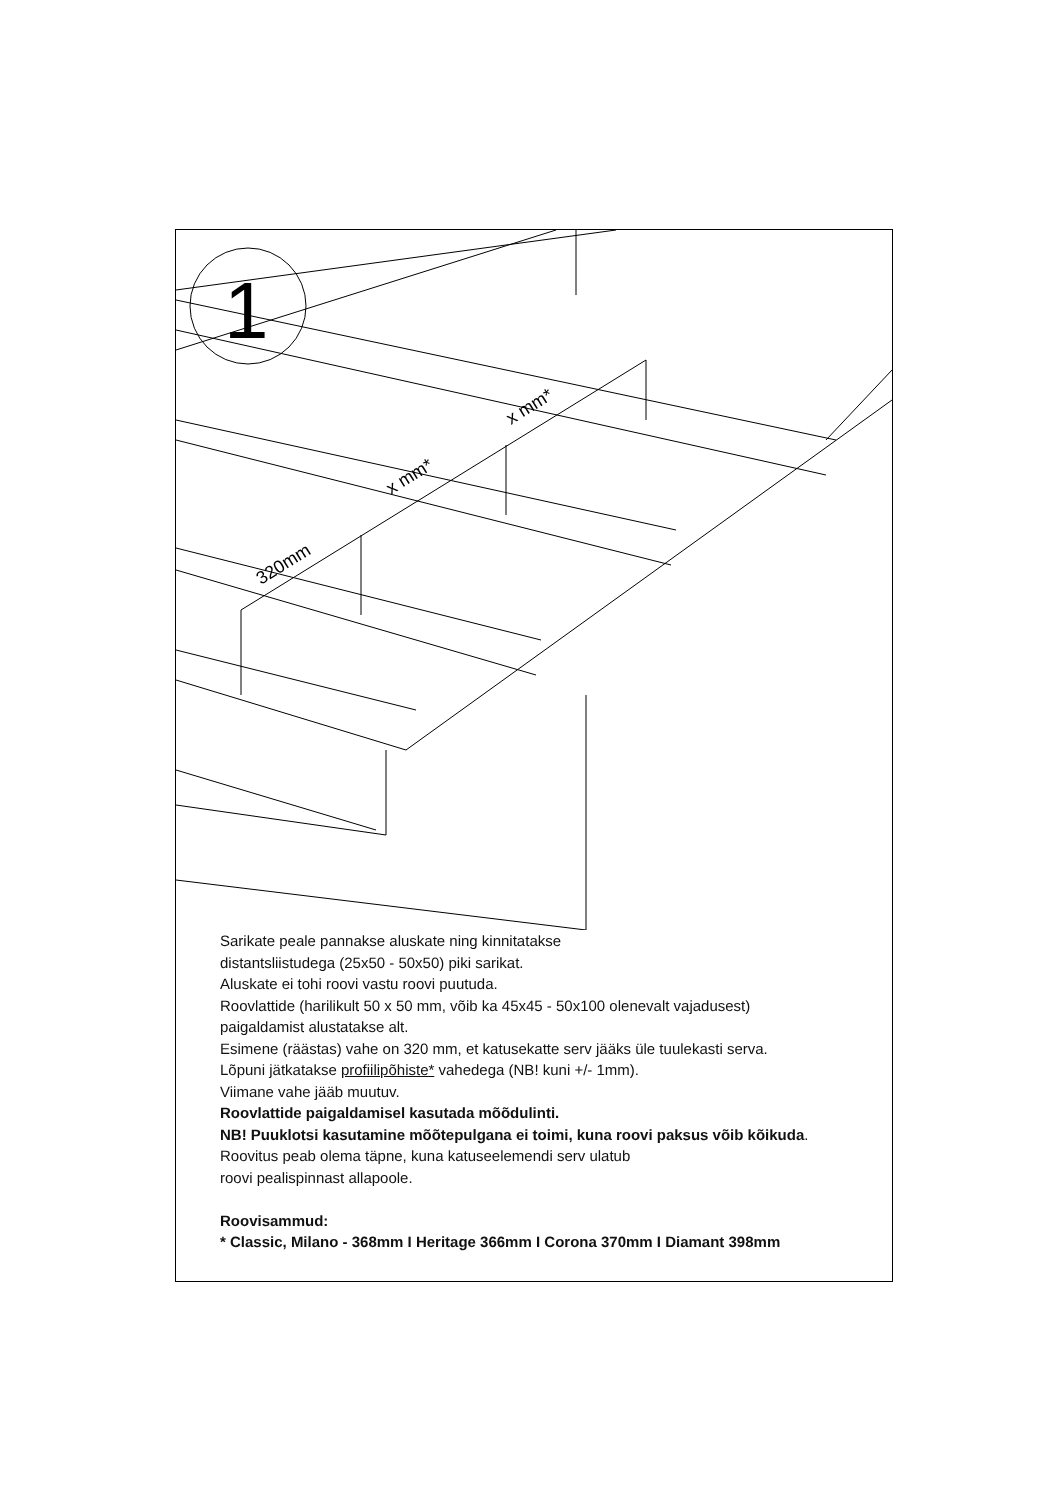1
320mm
x mm*
x mm*
Sarikate peale pannakse aluskate ning kinnitatakse
distantsliistudega (25x50 - 50x50) piki sarikat.
Aluskate ei tohi roovi vastu roovi puutuda.
Roovlattide (harilikult 50 x 50 mm, võib ka 45x45 - 50x100 olenevalt vajadusest)
paigaldamist alustatakse alt.
Esimene (räästas) vahe on 320 mm, et katusekatte serv jääks üle tuulekasti serva.
Lõpuni jätkatakse profiilipõhiste* vahedega (NB! kuni +/- 1mm).
Viimane vahe jääb muutuv.
Roovlattide paigaldamisel kasutada mõõdulinti.
NB! Puuklotsi kasutamine mõõtepulgana ei toimi, kuna roovi paksus võib kõikuda.
Roovitus peab olema täpne, kuna katuseelemendi serv ulatub
roovi pealispinnast allapoole.
Roovisammud:
* Classic, Milano - 368mm I Heritage 366mm I Corona 370mm I Diamant 398mm